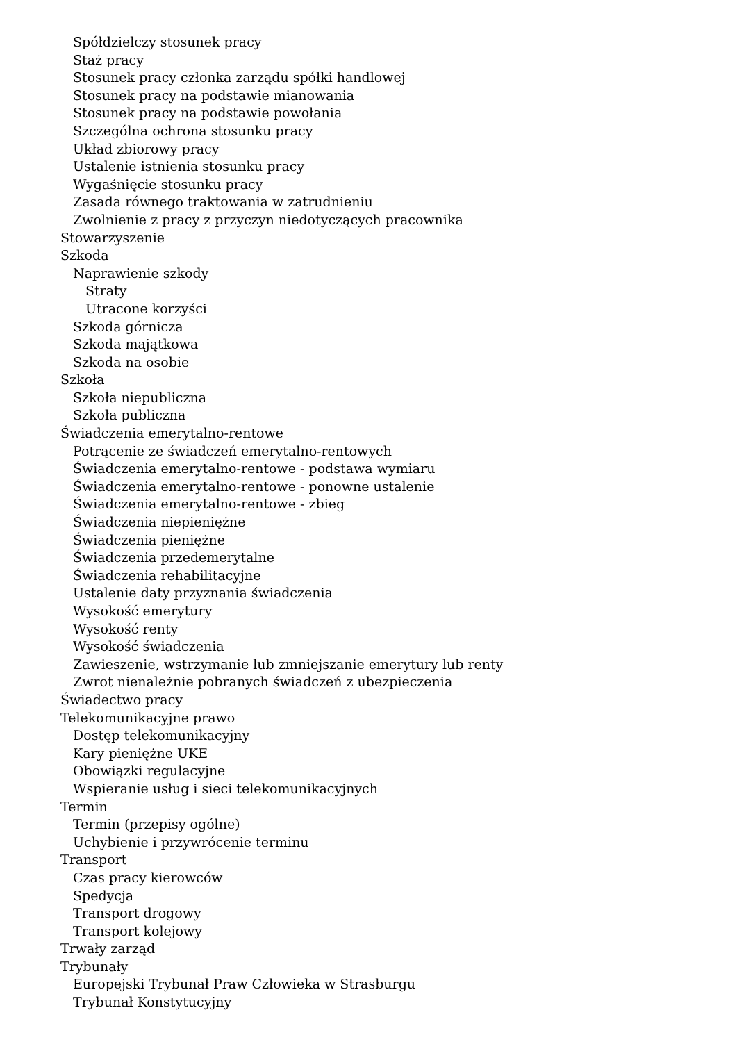Spółdzielczy stosunek pracy
Staż pracy
Stosunek pracy członka zarządu spółki handlowej
Stosunek pracy na podstawie mianowania
Stosunek pracy na podstawie powołania
Szczególna ochrona stosunku pracy
Układ zbiorowy pracy
Ustalenie istnienia stosunku pracy
Wygaśnięcie stosunku pracy
Zasada równego traktowania w zatrudnieniu
Zwolnienie z pracy z przyczyn niedotyczących pracownika
Stowarzyszenie
Szkoda
Naprawienie szkody
Straty
Utracone korzyści
Szkoda górnicza
Szkoda majątkowa
Szkoda na osobie
Szkoła
Szkoła niepubliczna
Szkoła publiczna
Świadczenia emerytalno-rentowe
Potrącenie ze świadczeń emerytalno-rentowych
Świadczenia emerytalno-rentowe - podstawa wymiaru
Świadczenia emerytalno-rentowe - ponowne ustalenie
Świadczenia emerytalno-rentowe - zbieg
Świadczenia niepieniężne
Świadczenia pieniężne
Świadczenia przedemerytalne
Świadczenia rehabilitacyjne
Ustalenie daty przyznania świadczenia
Wysokość emerytury
Wysokość renty
Wysokość świadczenia
Zawieszenie, wstrzymanie lub zmniejszanie emerytury lub renty
Zwrot nienależnie pobranych świadczeń z ubezpieczenia
Świadectwo pracy
Telekomunikacyjne prawo
Dostęp telekomunikacyjny
Kary pieniężne UKE
Obowiązki regulacyjne
Wspieranie usług i sieci telekomunikacyjnych
Termin
Termin (przepisy ogólne)
Uchybienie i przywrócenie terminu
Transport
Czas pracy kierowców
Spedycja
Transport drogowy
Transport kolejowy
Trwały zarząd
Trybunały
Europejski Trybunał Praw Człowieka w Strasburgu
Trybunał Konstytucyjny